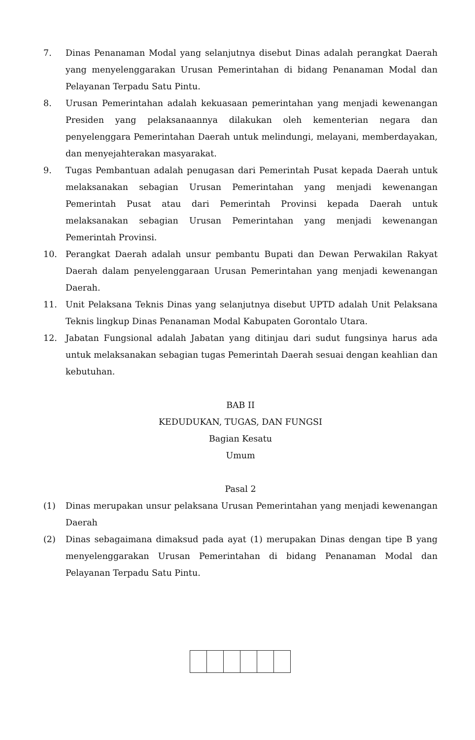7. Dinas Penanaman Modal yang selanjutnya disebut Dinas adalah perangkat Daerah yang menyelenggarakan Urusan Pemerintahan di bidang Penanaman Modal dan Pelayanan Terpadu Satu Pintu.
8. Urusan Pemerintahan adalah kekuasaan pemerintahan yang menjadi kewenangan Presiden yang pelaksanaannya dilakukan oleh kementerian negara dan penyelenggara Pemerintahan Daerah untuk melindungi, melayani, memberdayakan, dan menyejahterakan masyarakat.
9. Tugas Pembantuan adalah penugasan dari Pemerintah Pusat kepada Daerah untuk melaksanakan sebagian Urusan Pemerintahan yang menjadi kewenangan Pemerintah Pusat atau dari Pemerintah Provinsi kepada Daerah untuk melaksanakan sebagian Urusan Pemerintahan yang menjadi kewenangan Pemerintah Provinsi.
10. Perangkat Daerah adalah unsur pembantu Bupati dan Dewan Perwakilan Rakyat Daerah dalam penyelenggaraan Urusan Pemerintahan yang menjadi kewenangan Daerah.
11. Unit Pelaksana Teknis Dinas yang selanjutnya disebut UPTD adalah Unit Pelaksana Teknis lingkup Dinas Penanaman Modal Kabupaten Gorontalo Utara.
12. Jabatan Fungsional adalah Jabatan yang ditinjau dari sudut fungsinya harus ada untuk melaksanakan sebagian tugas Pemerintah Daerah sesuai dengan keahlian dan kebutuhan.
BAB II
KEDUDUKAN, TUGAS, DAN FUNGSI
Bagian Kesatu
Umum
Pasal 2
(1) Dinas merupakan unsur pelaksana Urusan Pemerintahan yang menjadi kewenangan Daerah
(2) Dinas sebagaimana dimaksud pada ayat (1) merupakan Dinas dengan tipe B yang menyelenggarakan Urusan Pemerintahan di bidang Penanaman Modal dan Pelayanan Terpadu Satu Pintu.